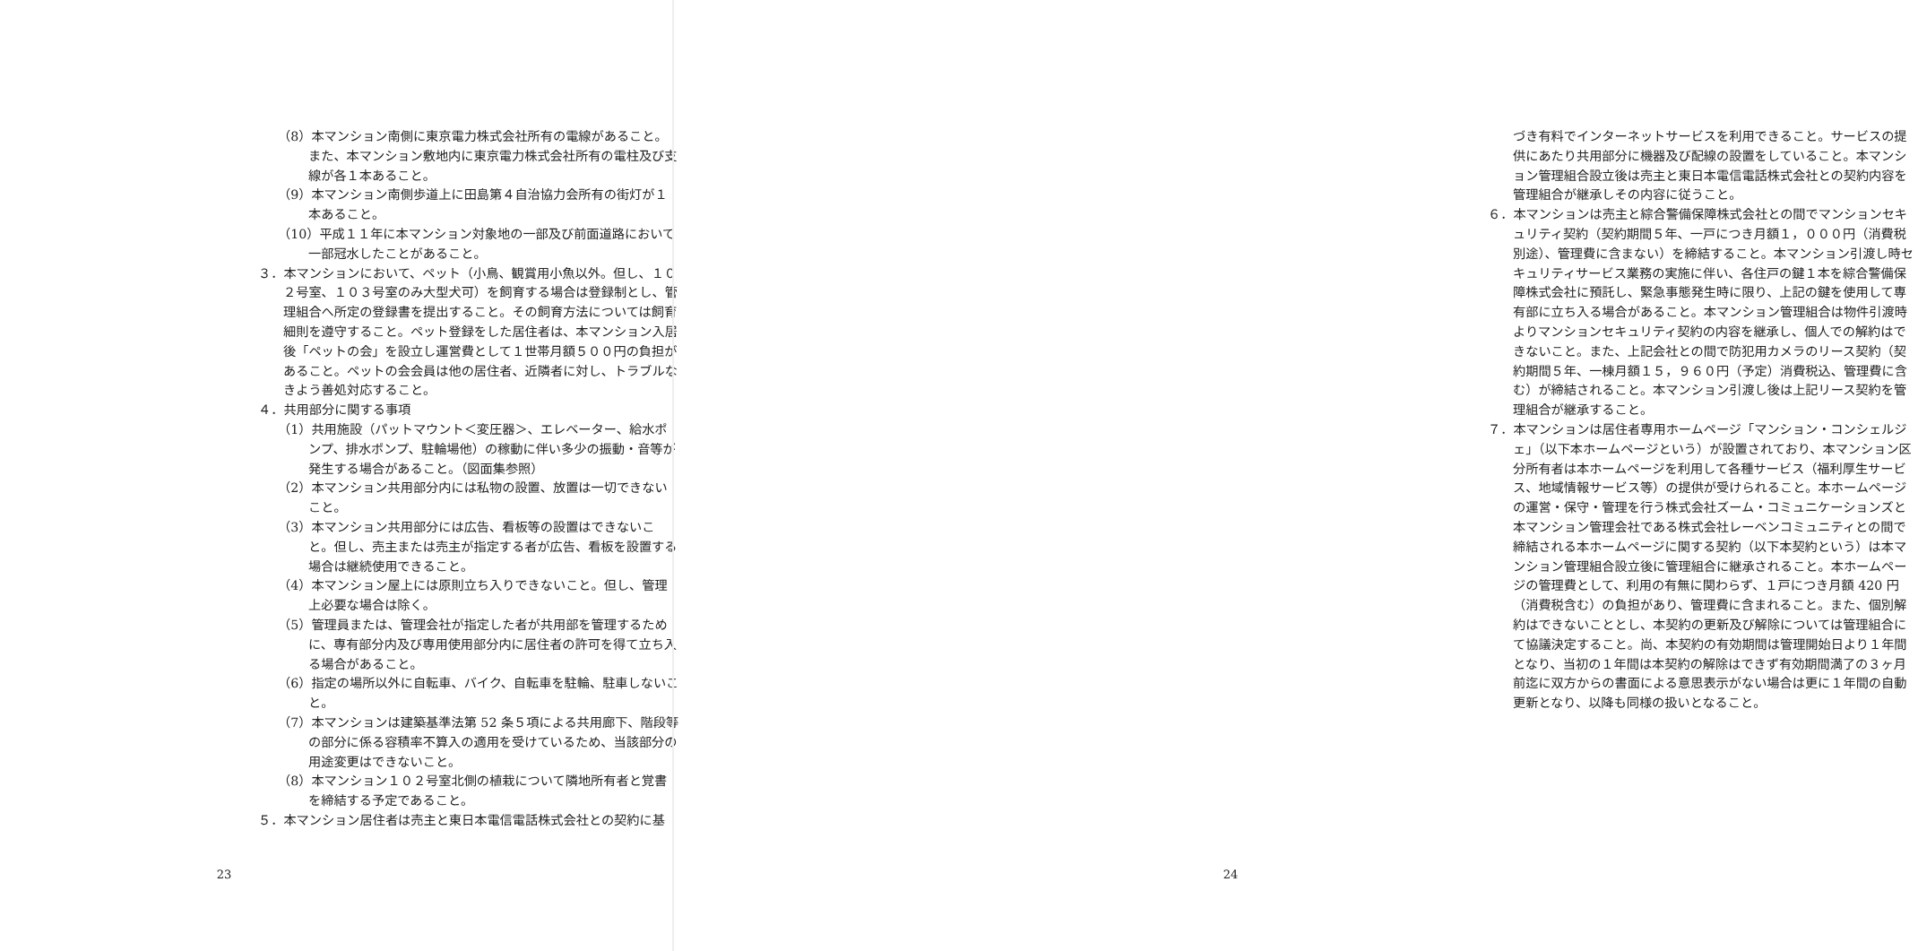（8）本マンション南側に東京電力株式会社所有の電線があること。また、本マンション敷地内に東京電力株式会社所有の電柱及び支線が各１本あること。
（9）本マンション南側歩道上に田島第４自治協力会所有の街灯が１本あること。
（10）平成１１年に本マンション対象地の一部及び前面道路において一部冠水したことがあること。
３．本マンションにおいて、ペット（小鳥、観賞用小魚以外。但し、１０２号室、１０３号室のみ大型犬可）を飼育する場合は登録制とし、管理組合へ所定の登録書を提出すること。その飼育方法については飼育細則を遵守すること。ペット登録をした居住者は、本マンション入居後「ペットの会」を設立し運営費として１世帯月額５００円の負担があること。ペットの会会員は他の居住者、近隣者に対し、トラブルなきよう善処対応すること。
４．共用部分に関する事項
（1）共用施設（パットマウント＜変圧器＞、エレベーター、給水ポンプ、排水ポンプ、駐輪場他）の稼動に伴い多少の振動・音等が発生する場合があること。（図面集参照）
（2）本マンション共用部分内には私物の設置、放置は一切できないこと。
（3）本マンション共用部分には広告、看板等の設置はできないこと。但し、売主または売主が指定する者が広告、看板を設置する場合は継続使用できること。
（4）本マンション屋上には原則立ち入りできないこと。但し、管理上必要な場合は除く。
（5）管理員または、管理会社が指定した者が共用部を管理するために、専有部分内及び専用使用部分内に居住者の許可を得て立ち入る場合があること。
（6）指定の場所以外に自転車、バイク、自転車を駐輪、駐車しないこと。
（7）本マンションは建築基準法第 52 条５項による共用廊下、階段等の部分に係る容積率不算入の適用を受けているため、当該部分の用途変更はできないこと。
（8）本マンション１０２号室北側の植栽について隣地所有者と覚書を締結する予定であること。
５．本マンション居住者は売主と東日本電信電話株式会社との契約に基
23
づき有料でインターネットサービスを利用できること。サービスの提供にあたり共用部分に機器及び配線の設置をしていること。本マンション管理組合設立後は売主と東日本電信電話株式会社との契約内容を管理組合が継承しその内容に従うこと。
６．本マンションは売主と綜合警備保障株式会社との間でマンションセキュリティ契約（契約期間５年、一戸につき月額１，０００円（消費税別途）、管理費に含まない）を締結すること。本マンション引渡し時セキュリティサービス業務の実施に伴い、各住戸の鍵１本を綜合警備保障株式会社に預託し、緊急事態発生時に限り、上記の鍵を使用して専有部に立ち入る場合があること。本マンション管理組合は物件引渡時よりマンションセキュリティ契約の内容を継承し、個人での解約はできないこと。また、上記会社との間で防犯用カメラのリース契約（契約期間５年、一棟月額１５，９６０円（予定）消費税込、管理費に含む）が締結されること。本マンション引渡し後は上記リース契約を管理組合が継承すること。
７．本マンションは居住者専用ホームページ「マンション・コンシェルジェ」（以下本ホームページという）が設置されており、本マンション区分所有者は本ホームページを利用して各種サービス（福利厚生サービス、地域情報サービス等）の提供が受けられること。本ホームページの運営・保守・管理を行う株式会社ズーム・コミュニケーションズと本マンション管理会社である株式会社レーベンコミュニティとの間で締結される本ホームページに関する契約（以下本契約という）は本マンション管理組合設立後に管理組合に継承されること。本ホームページの管理費として、利用の有無に関わらず、１戸につき月額 420 円（消費税含む）の負担があり、管理費に含まれること。また、個別解約はできないこととし、本契約の更新及び解除については管理組合にて協議決定すること。尚、本契約の有効期間は管理開始日より１年間となり、当初の１年間は本契約の解除はできず有効期間満了の３ヶ月前迄に双方からの書面による意思表示がない場合は更に１年間の自動更新となり、以降も同様の扱いとなること。
24